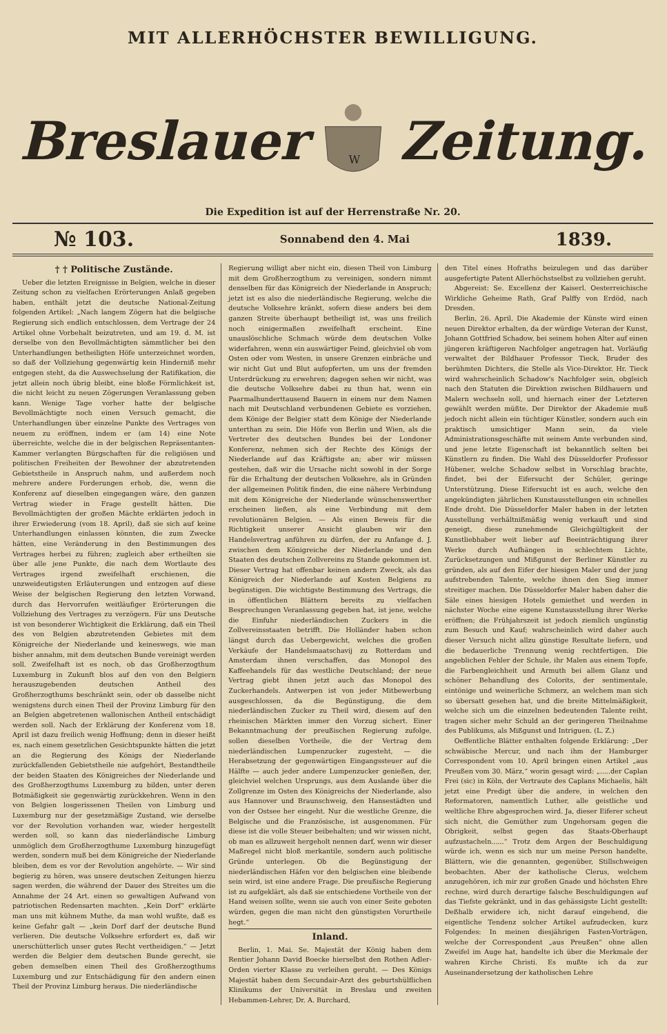MIT ALLERHÖCHSTER BEWILLIGUNG.
Breslauer
W
Zeitung.
Die Expedition ist auf der Herrenstraße Nr. 20.
№ 103. Sonnabend den 4. Mai 1839.
† † Politische Zustände.
Ueber die letzten Ereignisse in Belgien, welche in dieser Zeitung schon zu vielfachen Erörterungen Anlaß gegeben haben, enthält jetzt die deutsche National-Zeitung folgenden Artikel: „Nach langem Zögern hat die belgische Regierung sich endlich entschlossen, dem Vertrage der 24 Artikel ohne Vorbehalt beizutreten, und am 19. d. M. ist derselbe von den Bevollmächtigten sämmtlicher bei den Unterhandlungen betheiligten Höfe unterzeichnet worden, so daß der Vollziehung gegenwärtig kein Hinderniß mehr entgegen steht, da die Auswechselung der Ratifikation, die jetzt allein noch übrig bleibt, eine bloße Förmlichkeit ist, die nicht leicht zu neuen Zögerungen Veranlassung geben kann. Wenige Tage vorher hatte der belgische Bevollmächtigte noch einen Versuch gemacht, die Unterhandlungen über einzelne Punkte des Vertrages von neuem zu eröffnen, indem er (am 14) eine Note überreichte, welche die in der belgischen Repräsentanten-Kammer verlangten Bürgschaften für die religiösen und politischen Freiheiten der Bewohner der abzutretenden Gebietstheile in Anspruch nahm, und außerdem noch mehrere andere Forderungen erhob, die, wenn die Konferenz auf dieselben eingegangen wäre, den ganzen Vertrag wieder in Frage gestellt hätten. Die Bevollmächtigten der großen Mächte erklärten jedoch in ihrer Erwiederung (vom 18. April), daß sie sich auf keine Unterhandlungen einlassen könnten, die zum Zwecke hätten, eine Veränderung in den Bestimmungen des Vertrages herbei zu führen; zugleich aber ertheilten sie über alle jene Punkte, die nach dem Wortlaute des Vertrages irgend zweifelhaft erschienen, die unzweideutigsten Erläuterungen und entzogen auf diese Weise der belgischen Regierung den letzten Vorwand, durch das Hervorrufen weitläufiger Erörterungen die Vollziehung des Vertrages zu verzögern. Für uns Deutsche ist von besonderer Wichtigkeit die Erklärung, daß ein Theil des von Belgien abzutretenden Gebietes mit dem Königreiche der Niederlande und keineswegs, wie man bisher annahm, mit dem deutschen Bunde vereinigt werden soll. Zweifelhaft ist es noch, ob das Großherzogthum Luxemburg in Zukunft blos auf den von den Belgiern herauszugebenden deutschen Antheil des Großherzogthums beschränkt sein, oder ob dasselbe nicht wenigstens durch einen Theil der Provinz Limburg für den an Belgien abgetretenen wallonischen Antheil entschädigt werden soll. Nach der Erklärung der Konferenz vom 18. April ist dazu freilich wenig Hoffnung; denn in dieser heißt es, nach einem gesetzlichen Gesichtspunkte hätten die jetzt an die Regierung des Königs der Niederlande zurückfallenden Gebietstheile nie aufgehört, Bestandtheile der beiden Staaten des Königreiches der Niederlande und des Großherzogthums Luxemburg zu bilden, unter deren Botmäßigkeit sie gegenwärtig zurückkehren. Wenn in den von Belgien losgerissenen Theilen von Limburg und Luxemburg nur der gesetzmäßige Zustand, wie derselbe vor der Revolution vorhanden war, wieder hergestellt werden soll, so kann das niederländische Limburg unmöglich dem Großherzogthume Luxemburg hinzugefügt werden, sondern muß bei dem Königreiche der Niederlande bleiben, dem es vor der Revolution angehörte. — Wir sind begierig zu hören, was unsere deutschen Zeitungen hierzu sagen werden, die während der Dauer des Streites um die Annahme der 24 Art. einen so gewaltigen Aufwand von patriotischen Redensarten machten. „Kein Dorf“ erklärte man uns mit kühnem Muthe, da man wohl wußte, daß es keine Gefahr galt — „kein Dorf darf der deutsche Bund verlieren. Die deutsche Volksehre erfordert es, daß wir unerschütterlich unser gutes Recht vertheidigen.“ — Jetzt werden die Belgier dem deutschen Bunde gerecht, sie geben demselben einen Theil des Großherzogthums Luxemburg und zur Entschädigung für den andern einen Theil der Provinz Limburg heraus. Die niederländische
Regierung willigt aber nicht ein, diesen Theil von Limburg mit dem Großherzogthum zu vereinigen, sondern nimmt denselben für das Königreich der Niederlande in Anspruch; jetzt ist es also die niederländische Regierung, welche die deutsche Volksehre kränkt, sofern diese anders bei dem ganzen Streite überhaupt betheiligt ist, was uns freilich noch einigermaßen zweifelhaft erscheint. Eine unauslöschliche Schmach würde dem deutschen Volke widerfahren, wenn ein auswärtiger Feind, gleichviel ob vom Osten oder vom Westen, in unsere Grenzen einbräche und wir nicht Gut und Blut aufopferten, um uns der fremden Unterdrückung zu erwehren; dagegen sehen wir nicht, was die deutsche Volksehre dabei zu thun hat, wenn ein Paarmalhunderttausend Bauern in einem nur dem Namen nach mit Deutschland verbundenen Gebiete es vorziehen, dem Könige der Belgier statt dem Könige der Niederlande unterthan zu sein. Die Höfe von Berlin und Wien, als die Vertreter des deutschen Bundes bei der Londoner Konferenz, nehmen sich der Rechte des Königs der Niederlande auf das Kräftigste an; aber wir müssen gestehen, daß wir die Ursache nicht sowohl in der Sorge für die Erhaltung der deutschen Volksehre, als in Gründen der allgemeinen Politik finden, die eine nähere Verbindung mit dem Königreiche der Niederlande wünschenswerther erscheinen ließen, als eine Verbindung mit dem revolutionären Belgien. — Als einen Beweis für die Richtigkeit unserer Ansicht glauben wir den Handelsvertrag anführen zu dürfen, der zu Anfange d. J. zwischen dem Königreiche der Niederlande und den Staaten des deutschen Zollvereins zu Stande gekommen ist. Dieser Vertrag hat offenbar keinen andern Zweck, als das Königreich der Niederlande auf Kosten Belgiens zu begünstigen. Die wichtigste Bestimmung des Vertrags, die in öffentlichen Blättern bereits zu vielfachen Besprechungen Veranlassung gegeben hat, ist jene, welche die Einfuhr niederländischen Zuckers in die Zollvereinsstaaten betrifft. Die Holländer haben schon längst durch das Uebergewicht, welches die großen Verkäufe der Handelsmaatschavij zu Rotterdam und Amsterdam ihnen verschaffen, das Monopol des Kaffeehandels für das westliche Deutschland; der neue Vertrag giebt ihnen jetzt auch das Monopol des Zuckerhandels. Antwerpen ist von jeder Mitbewerbung ausgeschlossen, da die Begünstigung, die dem niederländischen Zucker zu Theil wird, diesem auf den rheinischen Märkten immer den Vorzug sichert. Einer Bekanntmachung der preußischen Regierung zufolge, sollen dieselben Vortheile, die der Vertrag dem niederländischen Lumpenzucker zugesteht, — die Herabsetzung der gegenwärtigen Eingangssteuer auf die Hälfte — auch jeder andere Lumpenzucker genießen, der, gleichviel welchen Ursprungs, aus dem Auslande über die Zollgrenze im Osten des Königreichs der Niederlande, also aus Hannover und Braunschweig, den Hansestädten und von der Ostsee her eingeht. Nur die westliche Grenze, die Belgische und die Französische, ist ausgenommen. Für diese ist die volle Steuer beibehalten; und wir wissen nicht, ob man es allzuweit hergeholt nennen darf, wenn wir dieser Maßregel nicht bloß merkantile, sondern auch politische Gründe unterlegen. Ob die Begünstigung der niederländischen Häfen vor den belgischen eine bleibende sein wird, ist eine andere Frage. Die preußische Regierung ist zu aufgeklärt, als daß sie entschiedene Vortheile von der Hand weisen sollte, wenn sie auch von einer Seite geboten würden, gegen die man nicht den günstigsten Vorurtheile hegt.“
Inland.
Berlin, 1. Mai. Se. Majestät der König haben dem Rentier Johann David Boecke hierselbst den Rothen Adler-Orden vierter Klasse zu verleihen geruht. — Des Königs Majestät haben dem Secundair-Arzt des geburtshülflichen Klinikums der Universität in Breslau und zweiten Hebammen-Lehrer, Dr. A. Burchard,
den Titel eines Hofraths beizulegen und das darüber ausgefertigte Patent Allerhöchstselbst zu vollziehen geruht.
Abgereist: Se. Excellenz der Kaiserl. Oesterreichische Wirkliche Geheime Rath, Graf Palffy von Erdöd, nach Dresden.
Berlin, 26. April. Die Akademie der Künste wird einen neuen Direktor erhalten, da der würdige Veteran der Kunst, Johann Gottfried Schadow, bei seinem hohen Alter auf einen jüngeren kräftigeren Nachfolger angetragen hat. Vorläufig verwaltet der Bildhauer Professor Tieck, Bruder des berühmten Dichters, die Stelle als Vice-Direktor. Hr. Tieck wird wahrscheinlich Schadow's Nachfolger sein, obgleich nach den Statuten die Direktion zwischen Bildhauern und Malern wechseln soll, und hiernach einer der Letzteren gewählt werden müßte. Der Direktor der Akademie muß jedoch nicht allein ein tüchtiger Künstler, sondern auch ein praktisch umsichtiger Mann sein, da viele Administrationsgeschäfte mit seinem Amte verbunden sind, und jene letzte Eigenschaft ist bekanntlich selten bei Künstlern zu finden. Die Wahl des Düsseldorfer Professor Hübener, welche Schadow selbst in Vorschlag brachte, findet, bei der Eifersucht der Schüler, geringe Unterstützung. Diese Eifersucht ist es auch, welche den angekündigten jährlichen Kunstausstellungen ein schnelles Ende droht. Die Düsseldorfer Maler haben in der letzten Ausstellung verhältnißmäßig wenig verkauft und sind geneigt, diese zunehmende Gleichgültigkeit der Kunstliebhaber weit lieber auf Beeinträchtigung ihrer Werke durch Aufhängen in schlechtem Lichte, Zurücksetzungen und Mißgunst der Berliner Künstler zu gründen, als auf den Eifer der hiesigen Maler und der jung aufstrebenden Talente, welche ihnen den Sieg immer streitiger machen. Die Düsseldorfer Maler haben daher die Säle eines hiesigen Hotels gemiethet und werden in nächster Woche eine eigene Kunstausstellung ihrer Werke eröffnen; die Frühjahrszeit ist jedoch ziemlich ungünstig zum Besuch und Kauf; wahrscheinlich wird daher auch dieser Versuch nicht allzu günstige Resultate liefern, und die bedauerliche Trennung wenig rechtfertigen. Die angeblichen Fehler der Schule, ihr Malen aus einem Topfe, die Farbengleichheit und Armuth bei allem Glanz und schöner Behandlung des Colorits, der sentimentale, eintönige und weinerliche Schmerz, an welchem man sich so übersatt gesehen hat, und die breite Mittelmäßigkeit, welche sich um die einzelnen bedeutenden Talente reiht, tragen sicher mehr Schuld an der geringeren Theilnahme des Publikums, als Mißgunst und Intriguen. (L. Z.)
Oeffentliche Blätter enthalten folgende Erklärung: „Der schwäbische Mercur, und nach ihm der Hamburger Correspondent vom 10. April bringen einen Artikel „aus Preußen vom 30. März,“ worin gesagt wird: „.....der Caplan Frei (sic) in Köln, der Vertraute des Caplans Michaelis, hält jetzt eine Predigt über die andere, in welchen den Reformatoren, namentlich Luther, alle geistliche und weltliche Ehre abgesprochen wird. Ja, dieser Eiferer scheut sich nicht, die Gemüther zum Ungehorsam gegen die Obrigkeit, selbst gegen das Staats-Oberhaupt aufzustacheln......“ Trotz dem Argen der Beschuldigung würde ich, wenn es sich nur um meine Person handelte, Blättern, wie die genannten, gegenüber, Stillschweigen beobachten. Aber der katholische Clerus, welchem anzugehören, ich mir zur großen Gnade und höchsten Ehre rechne, wird durch derartige falsche Beschuldigungen auf das Tiefste gekränkt, und in das gehässigste Licht gestellt: Deßhalb erwidere ich, nicht darauf eingehend, die eigentliche Tendenz solcher Artikel aufzudecken, kurz Folgendes: In meinen diesjährigen Fasten-Vorträgen, welche der Correspondent „aus Preußen“ ohne allen Zweifel im Auge hat, handelte ich über die Merkmale der wahren Kirche Christi. Es mußte ich da zur Auseinandersetzung der katholischen Lehre